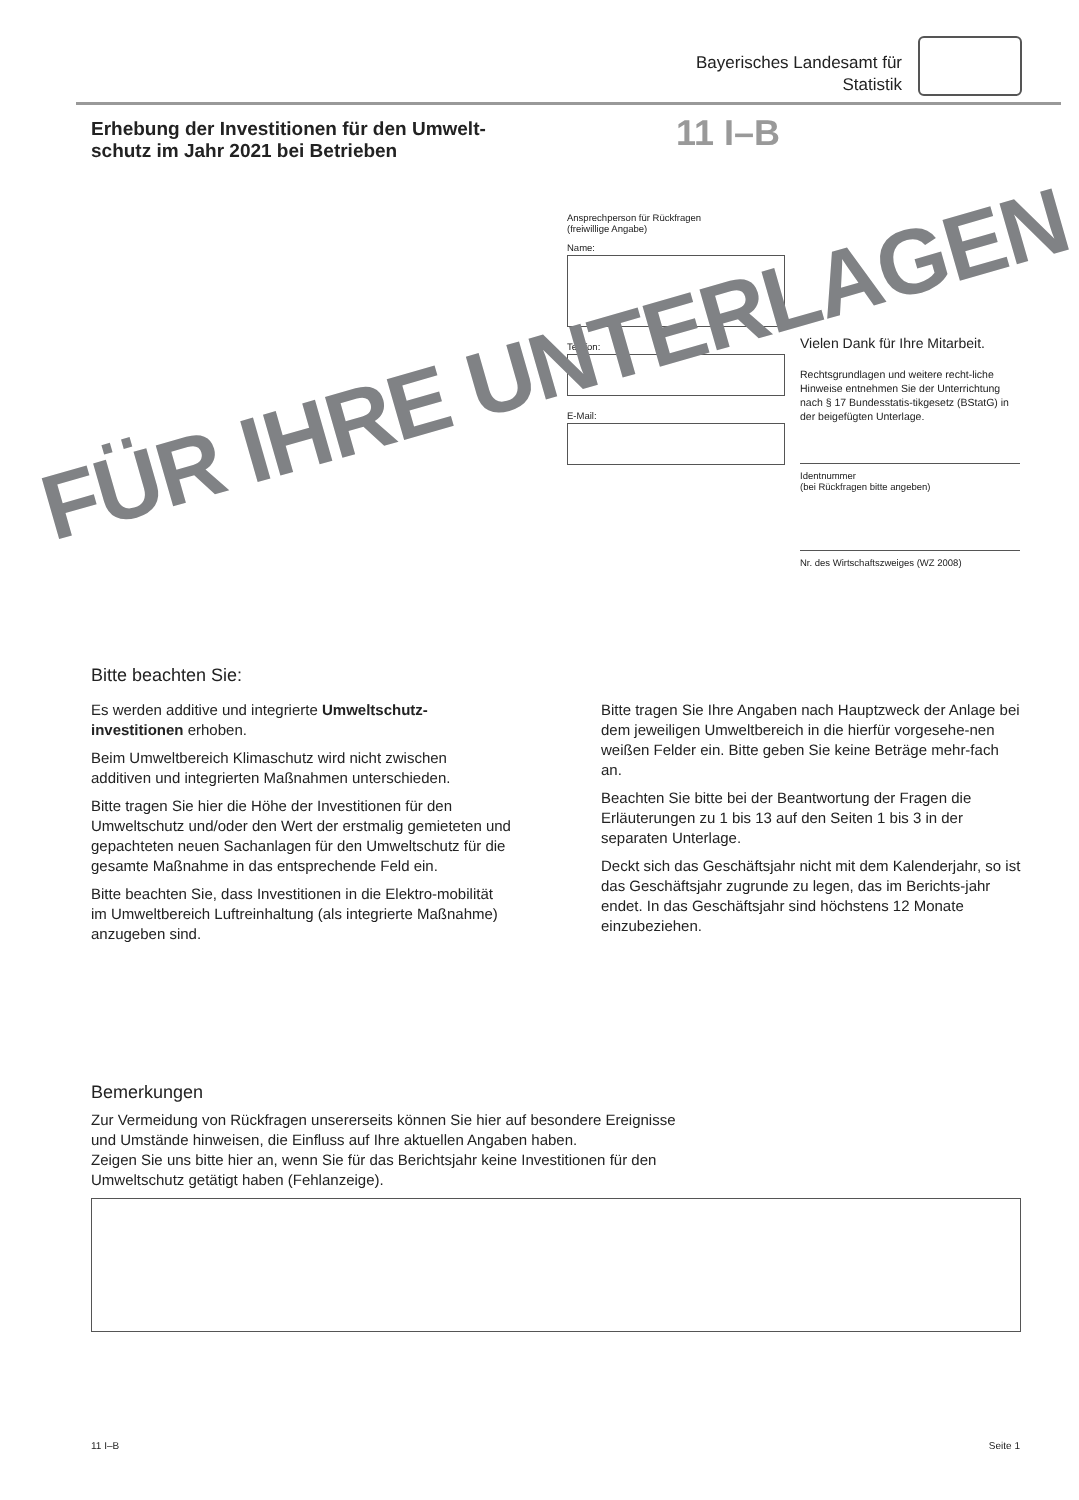Bayerisches Landesamt für
Statistik
Erhebung der Investitionen für den Umwelt-
schutz im Jahr 2021 bei Betrieben
11 I–B
Ansprechperson für Rückfragen
(freiwillige Angabe)
Name:
Telefon:
E-Mail:
Vielen Dank für Ihre Mitarbeit.
Rechtsgrundlagen und weitere recht-liche Hinweise entnehmen Sie der Unterrichtung nach § 17 Bundesstatis-tikgesetz (BStatG) in der beigefügten Unterlage.
Identnummer
(bei Rückfragen bitte angeben)
Nr. des Wirtschaftszweiges (WZ 2008)
FÜR IHRE UNTERLAGEN
Bitte beachten Sie:
Es werden additive und integrierte Umweltschutz-investitionen erhoben.
Beim Umweltbereich Klimaschutz wird nicht zwischen additiven und integrierten Maßnahmen unterschieden.
Bitte tragen Sie hier die Höhe der Investitionen für den Umweltschutz und/oder den Wert der erstmalig gemieteten und gepachteten neuen Sachanlagen für den Umweltschutz für die gesamte Maßnahme in das entsprechende Feld ein.
Bitte beachten Sie, dass Investitionen in die Elektro-mobilität im Umweltbereich Luftreinhaltung (als integrierte Maßnahme) anzugeben sind.
Bitte tragen Sie Ihre Angaben nach Hauptzweck der Anlage bei dem jeweiligen Umweltbereich in die hierfür vorgesehe-nen weißen Felder ein. Bitte geben Sie keine Beträge mehr-fach an.
Beachten Sie bitte bei der Beantwortung der Fragen die Erläuterungen zu 1 bis 13 auf den Seiten 1 bis 3 in der separaten Unterlage.
Deckt sich das Geschäftsjahr nicht mit dem Kalenderjahr, so ist das Geschäftsjahr zugrunde zu legen, das im Berichts-jahr endet. In das Geschäftsjahr sind höchstens 12 Monate einzubeziehen.
Bemerkungen
Zur Vermeidung von Rückfragen unsererseits können Sie hier auf besondere Ereignisse
und Umstände hinweisen, die Einfluss auf Ihre aktuellen Angaben haben.
Zeigen Sie uns bitte hier an, wenn Sie für das Berichtsjahr keine Investitionen für den
Umweltschutz getätigt haben (Fehlanzeige).
11 I–B Seite 1